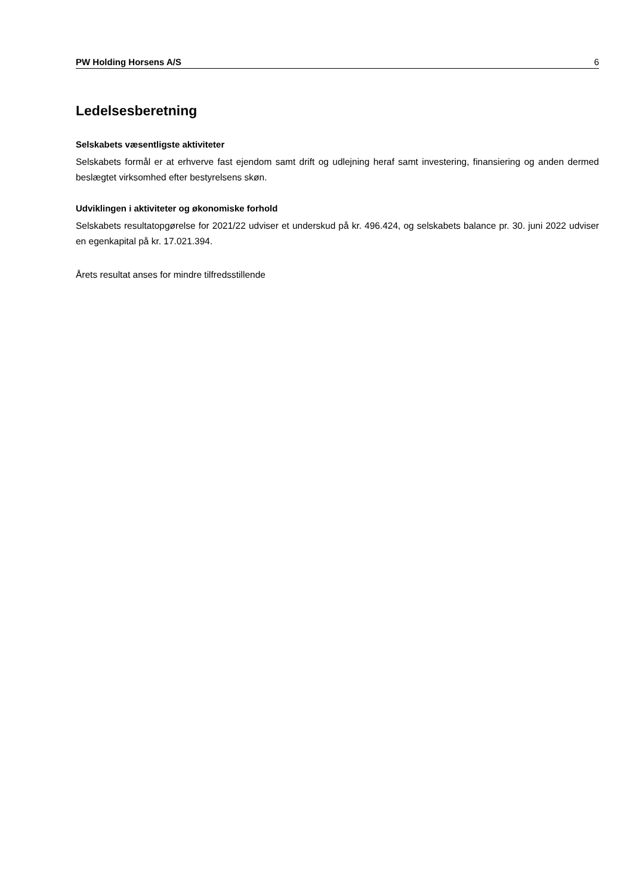PW Holding Horsens A/S 6
Ledelsesberetning
Selskabets væsentligste aktiviteter
Selskabets formål er at erhverve fast ejendom samt drift og udlejning heraf samt investering, finansiering og anden dermed beslægtet virksomhed efter bestyrelsens skøn.
Udviklingen i aktiviteter og økonomiske forhold
Selskabets resultatopgørelse for 2021/22 udviser et underskud på kr. 496.424, og selskabets balance pr. 30. juni 2022 udviser en egenkapital på kr. 17.021.394.
Årets resultat anses for mindre tilfredsstillende